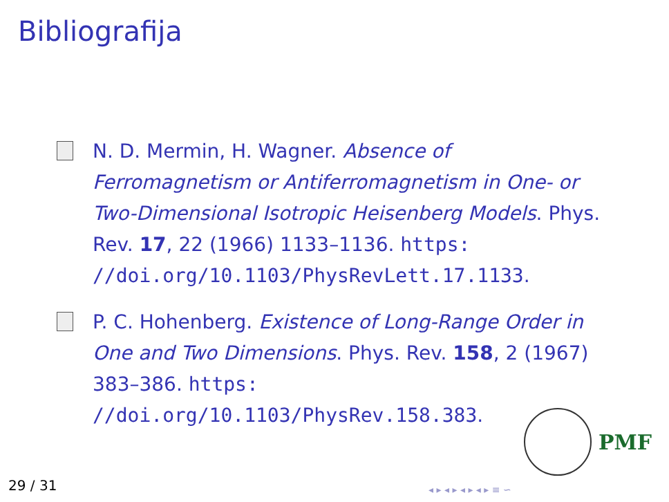Bibliografija
N. D. Mermin, H. Wagner. Absence of Ferromagnetism or Antiferromagnetism in One- or Two-Dimensional Isotropic Heisenberg Models. Phys. Rev. 17, 22 (1966) 1133–1136. https: //doi.org/10.1103/PhysRevLett.17.1133.
P. C. Hohenberg. Existence of Long-Range Order in One and Two Dimensions. Phys. Rev. 158, 2 (1967) 383–386. https: //doi.org/10.1103/PhysRev.158.383.
PMF
29 / 31 ◂ ▸ ◂ ▸ ◂ ▸ ◂ ▸ ≡ ∽